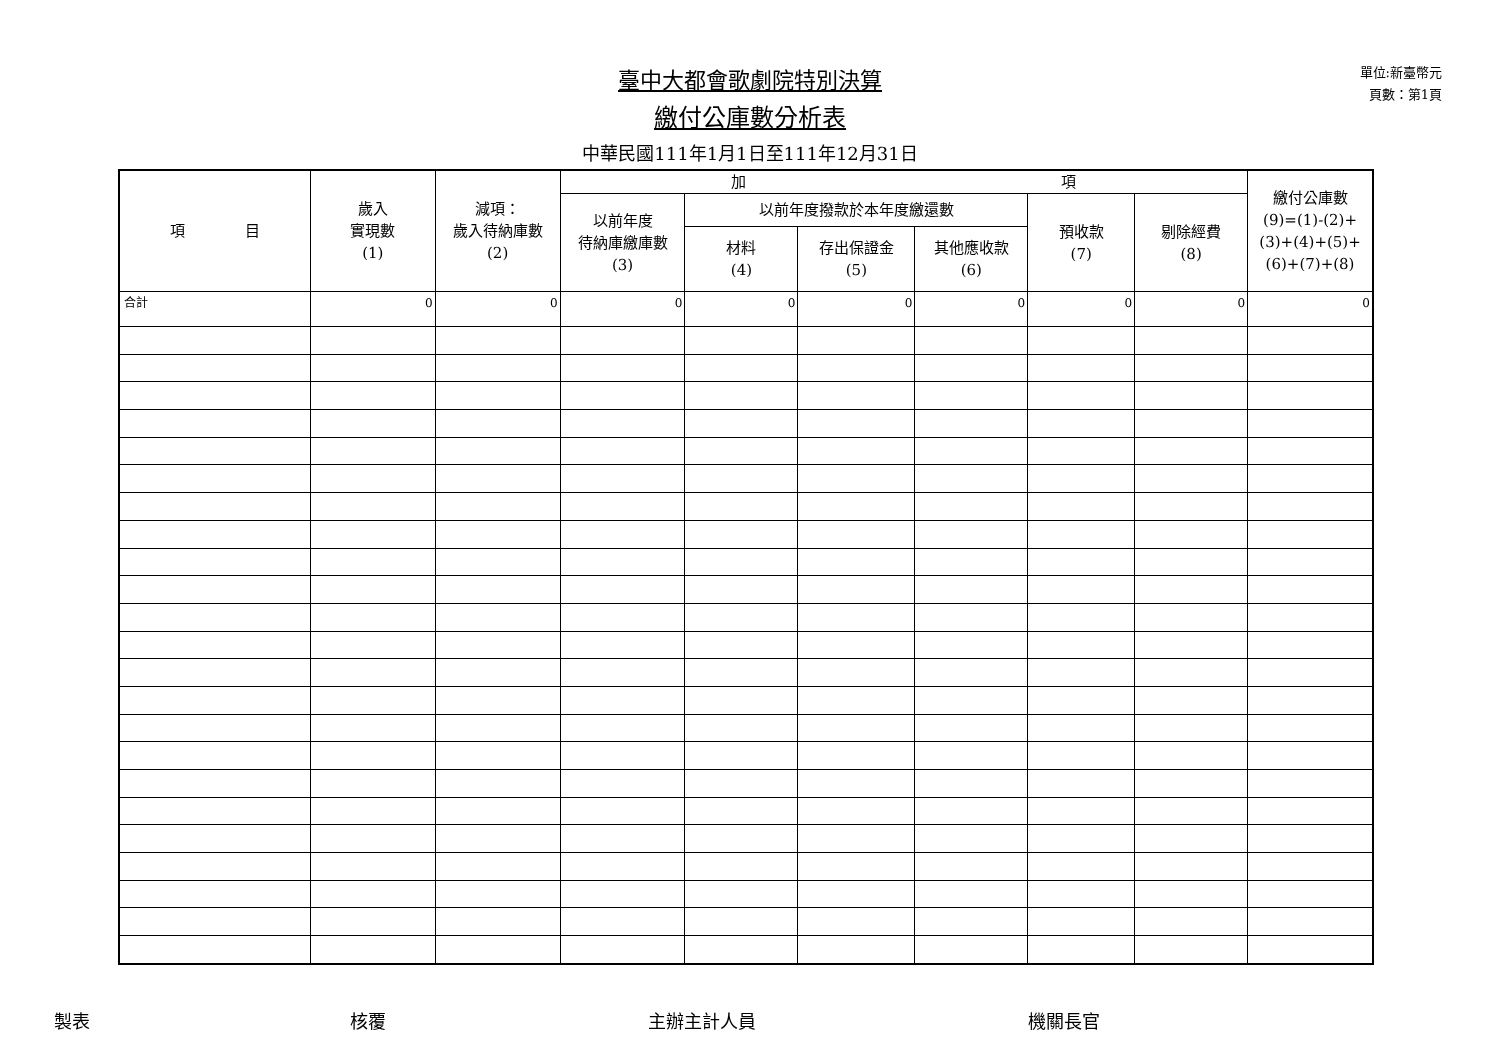單位:新臺幣元
頁數：第1頁
臺中大都會歌劇院特別決算
繳付公庫數分析表
中華民國111年1月1日至111年12月31日
| 項 目 | 歲入 實現數 (1) | 減項： 歲入待納庫數 (2) | 加 項 | | | | | | 繳付公庫數 (9)=(1)-(2)+ (3)+(4)+(5)+ (6)+(7)+(8) |
| --- | --- | --- | --- | --- | --- | --- | --- | --- | --- |
| | | | 以前年度 待納庫繳庫數 (3) | 以前年度撥款於本年度繳還數 | | | 預收款 (7) | 剔除經費 (8) | |
| | | | | 材料 (4) | 存出保證金 (5) | 其他應收款 (6) | | | |
| 合計 | 0 | 0 | 0 | 0 | 0 | 0 | 0 | 0 | 0 |
製表 核覆 主辦主計人員 機關長官